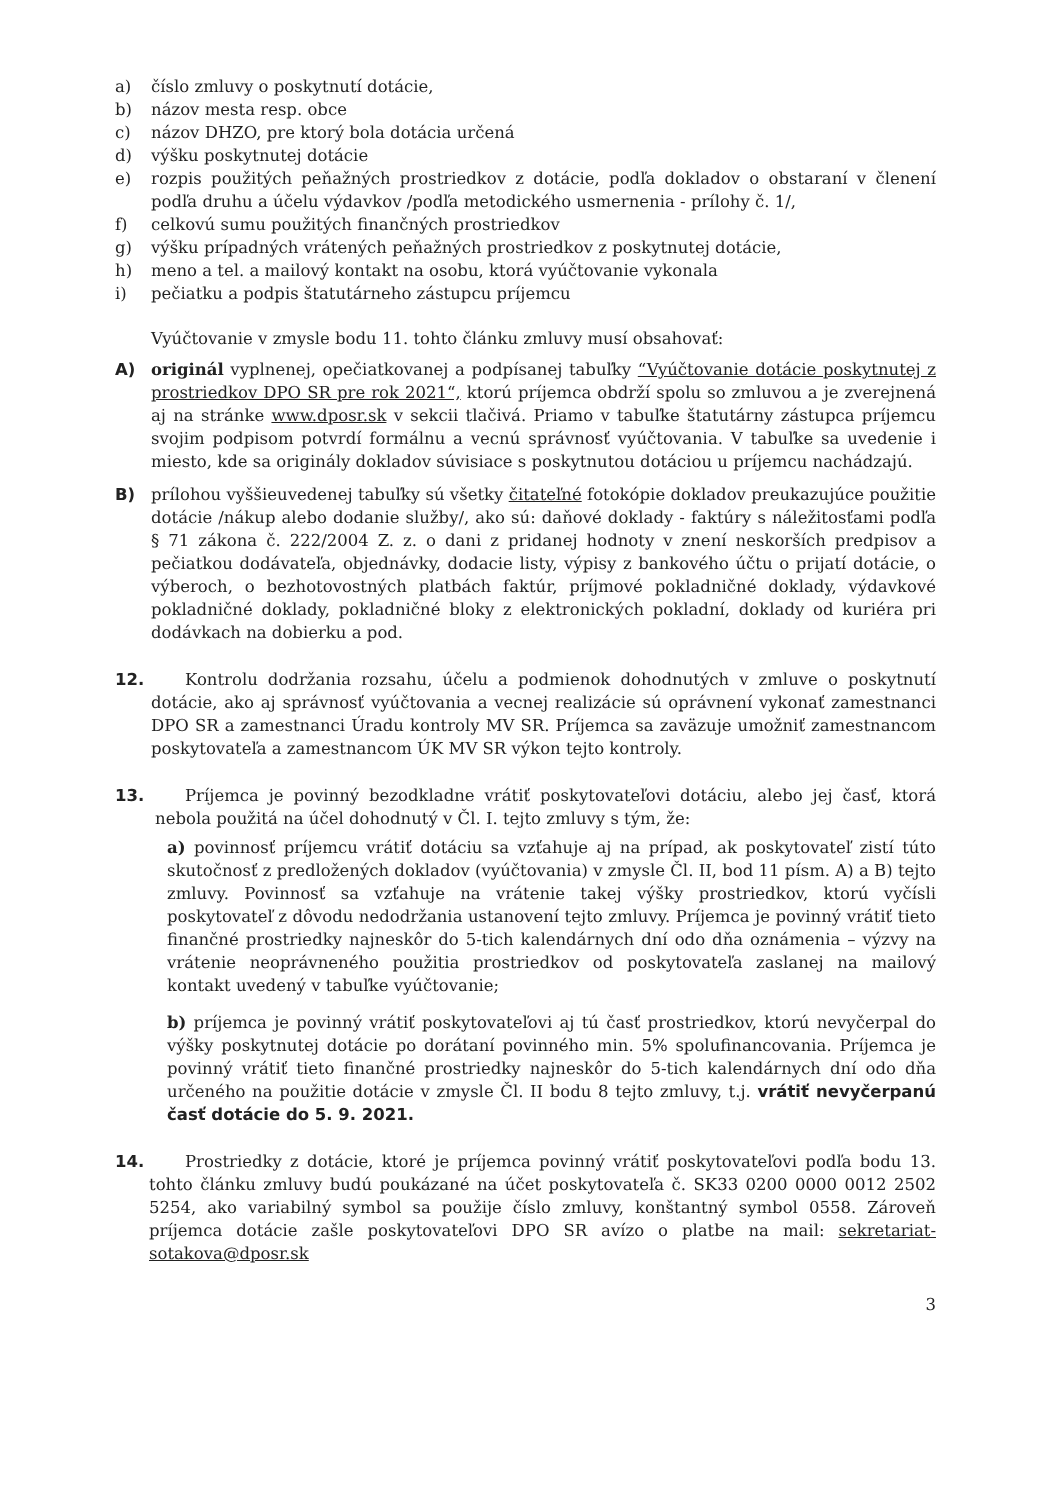a) číslo zmluvy o poskytnutí dotácie,
b) názov mesta resp. obce
c) názov DHZO, pre ktorý bola dotácia určená
d) výšku poskytnutej dotácie
e) rozpis použitých peňažných prostriedkov z dotácie, podľa dokladov o obstaraní v členení podľa druhu a účelu výdavkov /podľa metodického usmernenia - prílohy č. 1/,
f) celkovú sumu použitých finančných prostriedkov
g) výšku prípadných vrátených peňažných prostriedkov z poskytnutej dotácie,
h) meno a tel. a mailový kontakt na osobu, ktorá vyúčtovanie vykonala
i) pečiatku a podpis štatutárneho zástupcu príjemcu
Vyúčtovanie v zmysle bodu 11. tohto článku zmluvy musí obsahovať:
A) originál vyplnenej, opečiatkovanej a podpísanej tabuľky “Vyúčtovanie dotácie poskytnutej z prostriedkov DPO SR pre rok 2021“, ktorú príjemca obdrží spolu so zmluvou a je zverejnená aj na stránke www.dposr.sk v sekcii tlačivá. Priamo v tabuľke štatutárny zástupca príjemcu svojim podpisom potvrdí formálnu a vecnú správnosť vyúčtovania. V tabuľke sa uvedenie i miesto, kde sa originály dokladov súvisiace s poskytnutou dotáciou u príjemcu nachádzajú.
B) prílohou vyššieuvedenej tabuľky sú všetky čitateľné fotokópie dokladov preukazujúce použitie dotácie /nákup alebo dodanie služby/, ako sú: daňové doklady - faktúry s náležitosťami podľa § 71 zákona č. 222/2004 Z. z. o dani z pridanej hodnoty v znení neskorších predpisov a pečiatkou dodávateľa, objednávky, dodacie listy, výpisy z bankového účtu o prijatí dotácie, o výberoch, o bezhotovostných platbách faktúr, príjmové pokladničné doklady, výdavkové pokladničné doklady, pokladničné bloky z elektronických pokladní, doklady od kuriéra pri dodávkach na dobierku a pod.
12. Kontrolu dodržania rozsahu, účelu a podmienok dohodnutých v zmluve o poskytnutí dotácie, ako aj správnosť vyúčtovania a vecnej realizácie sú oprávnení vykonať zamestnanci DPO SR a zamestnanci Úradu kontroly MV SR. Príjemca sa zaväzuje umožniť zamestnancom poskytovateľa a zamestnancom ÚK MV SR výkon tejto kontroly.
13. Príjemca je povinný bezodkladne vrátiť poskytovateľovi dotáciu, alebo jej časť, ktorá nebola použitá na účel dohodnutý v Čl. I. tejto zmluvy s tým, že:
a) povinnosť príjemcu vrátiť dotáciu sa vzťahuje aj na prípad, ak poskytovateľ zistí túto skutočnosť z predložených dokladov (vyúčtovania) v zmysle Čl. II, bod 11 písm. A) a B) tejto zmluvy. Povinnosť sa vzťahuje na vrátenie takej výšky prostriedkov, ktorú vyčísli poskytovateľ z dôvodu nedodržania ustanovení tejto zmluvy. Príjemca je povinný vrátiť tieto finančné prostriedky najneskôr do 5-tich kalendárnych dní odo dňa oznámenia – výzvy na vrátenie neoprávneného použitia prostriedkov od poskytovateľa zaslanej na mailový kontakt uvedený v tabuľke vyúčtovanie;
b) príjemca je povinný vrátiť poskytovateľovi aj tú časť prostriedkov, ktorú nevyčerpal do výšky poskytnutej dotácie po dorátaní povinného min. 5% spolufinancovania. Príjemca je povinný vrátiť tieto finančné prostriedky najneskôr do 5-tich kalendárnych dní odo dňa určeného na použitie dotácie v zmysle Čl. II bodu 8 tejto zmluvy, t.j. vrátiť nevyčerpanú časť dotácie do 5. 9. 2021.
14. Prostriedky z dotácie, ktoré je príjemca povinný vrátiť poskytovateľovi podľa bodu 13. tohto článku zmluvy budú poukázané na účet poskytovateľa č. SK33 0200 0000 0012 2502 5254, ako variabilný symbol sa použije číslo zmluvy, konštantný symbol 0558. Zároveň príjemca dotácie zašle poskytovateľovi DPO SR avízo o platbe na mail: sekretariat-sotakova@dposr.sk
3